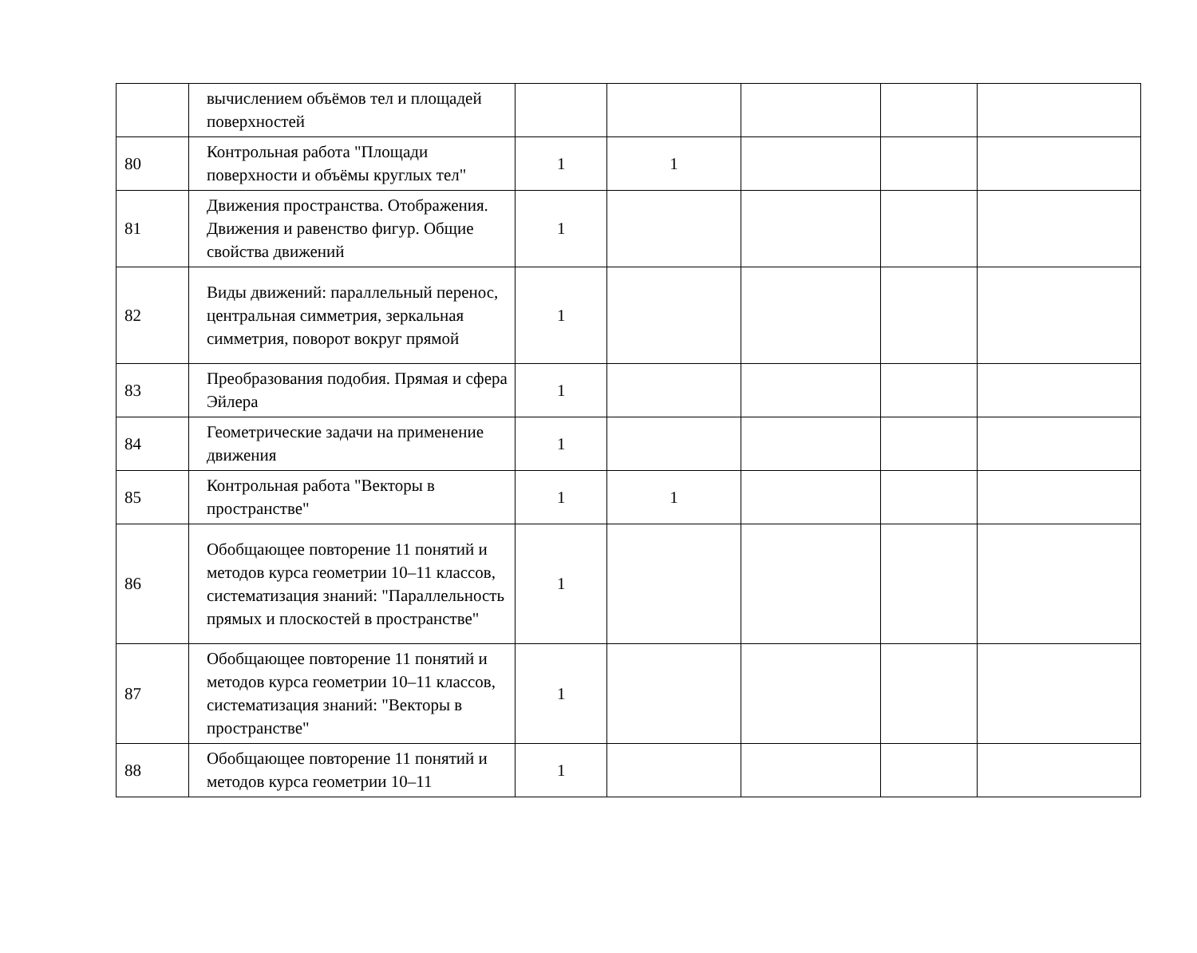| | вычислением объёмов тел и площадей поверхностей | | | | | |
| 80 | Контрольная работа "Площади поверхности и объёмы круглых тел" | 1 | 1 | | | |
| 81 | Движения пространства. Отображения. Движения и равенство фигур. Общие свойства движений | 1 | | | | |
| 82 | Виды движений: параллельный перенос, центральная симметрия, зеркальная симметрия, поворот вокруг прямой | 1 | | | | |
| 83 | Преобразования подобия. Прямая и сфера Эйлера | 1 | | | | |
| 84 | Геометрические задачи на применение движения | 1 | | | | |
| 85 | Контрольная работа "Векторы в пространстве" | 1 | 1 | | | |
| 86 | Обобщающее повторение 11 понятий и методов курса геометрии 10–11 классов, систематизация знаний: "Параллельность прямых и плоскостей в пространстве" | 1 | | | | |
| 87 | Обобщающее повторение 11 понятий и методов курса геометрии 10–11 классов, систематизация знаний: "Векторы в пространстве" | 1 | | | | |
| 88 | Обобщающее повторение 11 понятий и методов курса геометрии 10–11 | 1 | | | | |